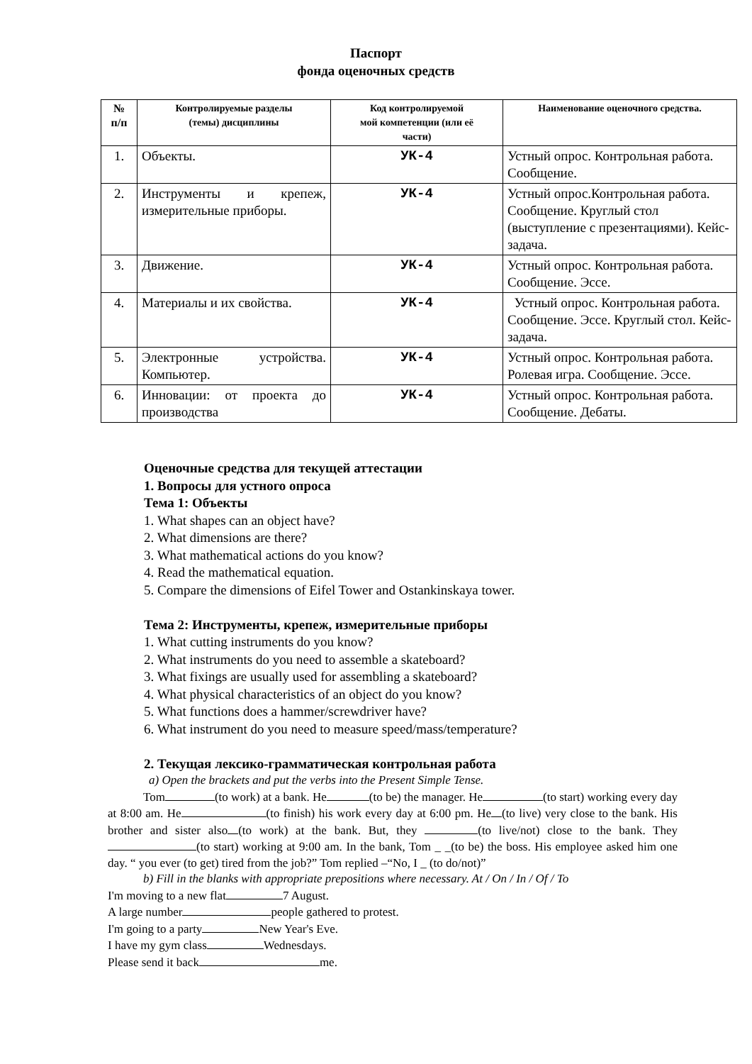Паспорт
фонда оценочных средств
| № п/п | Контролируемые разделы (темы) дисциплины | Код контролируемой мой компетенции (или её части) | Наименование оценочного средства. |
| --- | --- | --- | --- |
| 1. | Объекты. | УК-4 | Устный опрос. Контрольная работа. Сообщение. |
| 2. | Инструменты и крепеж, измерительные приборы. | УК-4 | Устный опрос.Контрольная работа. Сообщение. Круглый стол (выступление с презентациями). Кейс-задача. |
| 3. | Движение. | УК-4 | Устный опрос. Контрольная работа. Сообщение. Эссе. |
| 4. | Материалы и их свойства. | УК-4 | Устный опрос. Контрольная работа. Сообщение. Эссе. Круглый стол. Кейс-задача. |
| 5. | Электронные устройства. Компьютер. | УК-4 | Устный опрос. Контрольная работа. Ролевая игра. Сообщение. Эссе. |
| 6. | Инновации: от проекта до производства | УК-4 | Устный опрос. Контрольная работа. Сообщение. Дебаты. |
Оценочные средства для текущей аттестации
1. Вопросы для устного опроса
Тема 1: Объекты
1. What shapes can an object have?
2. What dimensions are there?
3. What mathematical actions do you know?
4. Read the mathematical equation.
5. Compare the dimensions of Eifel Tower and Ostankinskaya tower.
Тема 2: Инструменты, крепеж, измерительные приборы
1. What cutting instruments do you know?
2. What instruments do you need to assemble a skateboard?
3. What fixings are usually used for assembling a skateboard?
4. What physical characteristics of an object do you know?
5. What functions does a hammer/screwdriver have?
6. What instrument do you need to measure speed/mass/temperature?
2. Текущая лексико-грамматическая контрольная работа
a) Open the brackets and put the verbs into the Present Simple Tense.
Tom (to work) at a bank. He (to be) the manager. He (to start) working every day at 8:00 am. He (to finish) his work every day at 6:00 pm. He (to live) very close to the bank. His brother and sister also (to work) at the bank. But, they (to live/not) close to the bank. They (to start) working at 9:00 am. In the bank, Tom _ _(to be) the boss. His employee asked him one day. “ you ever (to get) tired from the job?” Tom replied –“No, I _ (to do/not)”
b) Fill in the blanks with appropriate prepositions where necessary. At / On / In / Of / To
I'm moving to a new flat 7 August.
A large number people gathered to protest.
I'm going to a party New Year's Eve.
I have my gym class Wednesdays.
Please send it back me.